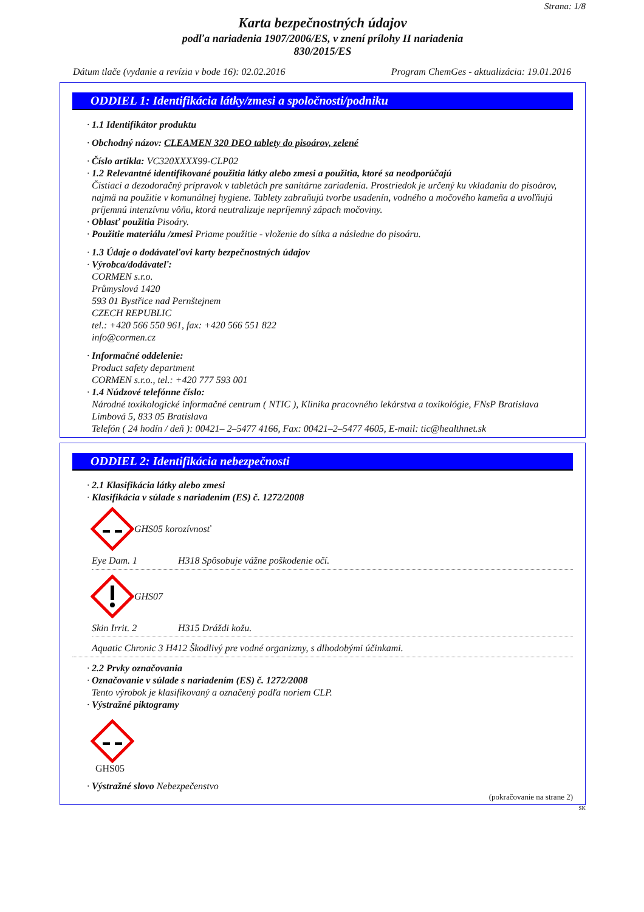Strana: 1/8
Karta bezpečnostných údajov
podľa nariadenia 1907/2006/ES, v znení prílohy II nariadenia
830/2015/ES
Dátum tlače (vydanie a revízia v bode 16): 02.02.2016 Program ChemGes - aktualizácia: 19.01.2016
ODDIEL 1: Identifikácia látky/zmesi a spoločnosti/podniku
· 1.1 Identifikátor produktu
· Obchodný názov: CLEAMEN 320 DEO tablety do pisoárov, zelené
· Číslo artikla: VC320XXXX99-CLP02
· 1.2 Relevantné identifikované použitia látky alebo zmesi a použitia, ktoré sa neodporúčajú
Čistiaci a dezodoračný prípravok v tabletách pre sanitárne zariadenia. Prostriedok je určený ku vkladaniu do pisoárov, najmä na použitie v komunálnej hygiene. Tablety zabraňujú tvorbe usadenín, vodného a močového kameňa a uvoľňujú príjemnú intenzívnu vôňu, ktorá neutralizuje nepríjemný zápach močoviny.
· Oblasť použitia Pisoáry.
· Použitie materiálu /zmesi Priame použitie - vloženie do sítka a následne do pisoáru.
· 1.3 Údaje o dodávateľovi karty bezpečnostných údajov
· Výrobca/dodávateľ:
CORMEN s.r.o.
Průmyslová 1420
593 01 Bystřice nad Pernštejnem
CZECH REPUBLIC
tel.: +420 566 550 961, fax: +420 566 551 822
info@cormen.cz
· Informačné oddelenie:
Product safety department
CORMEN s.r.o., tel.: +420 777 593 001
· 1.4 Núdzové telefónne číslo:
Národné toxikologické informačné centrum ( NTIC ), Klinika pracovného lekárstva a toxikológie, FNsP Bratislava
Limbová 5, 833 05 Bratislava
Telefón ( 24 hodín / deň ): 00421– 2–5477 4166, Fax: 00421–2–5477 4605, E-mail: tic@healthnet.sk
ODDIEL 2: Identifikácia nebezpečnosti
· 2.1 Klasifikácia látky alebo zmesi
· Klasifikácia v súlade s nariadením (ES) č. 1272/2008
GHS05 korozívnosť
Eye Dam. 1 H318 Spôsobuje vážne poškodenie očí.
GHS07
Skin Irrit. 2 H315 Dráždi kožu.
Aquatic Chronic 3 H412 Škodlivý pre vodné organizmy, s dlhodobými účinkami.
· 2.2 Prvky označovania
· Označovanie v súlade s nariadením (ES) č. 1272/2008
Tento výrobok je klasifikovaný a označený podľa noriem CLP.
· Výstražné piktogramy
GHS05
· Výstražné slovo Nebezpečenstvo
(pokračovanie na strane 2)
SK